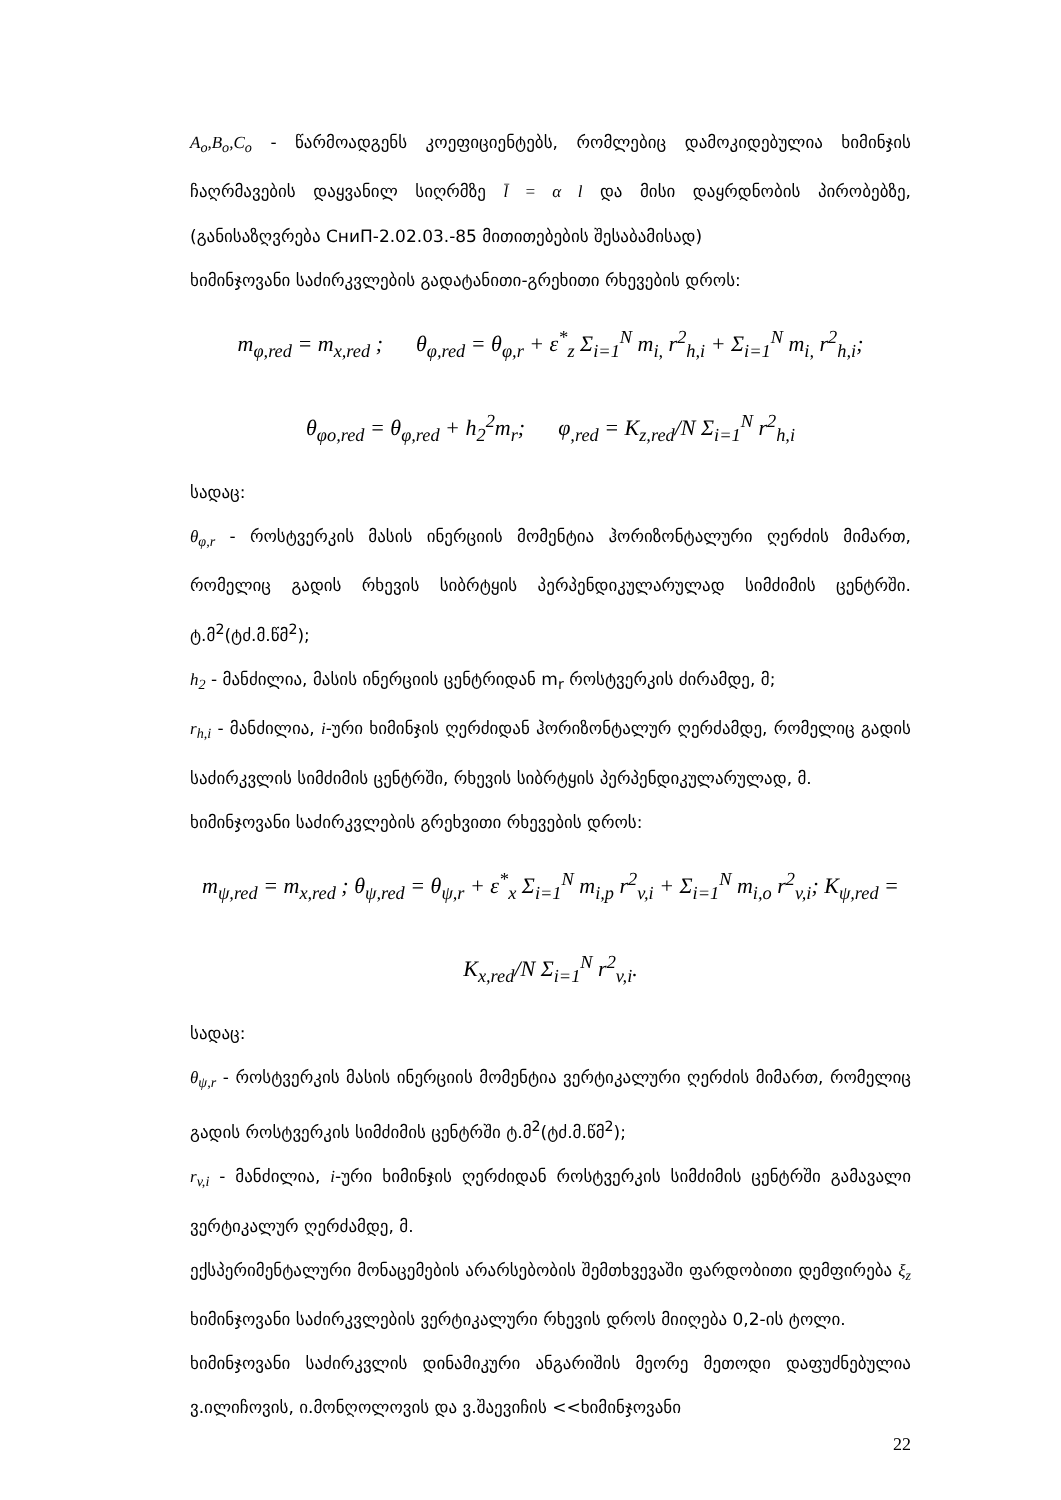A<sub>o</sub>,B<sub>o</sub>,C<sub>o</sub> - წარმოადგენს კოეფიციენტებს, რომლებიც დამოკიდებულია ხიმინჯის ჩაღრმავების დაყვანილ სიღრმზე l̄ = α l და მისი დაყრდნობის პირობებზე, (განისაზღვრება СниП-2.02.03.-85 მითითებების შესაბამისად)
ხიმინჯოვანი საძირკვლების გადატანითი-გრეხითი რხევების დროს:
m<sub>φ,red</sub> = m<sub>x,red</sub> ; θ<sub>φ,red</sub> = θ<sub>φ,r</sub> + ε<sup>*</sup><sub>z</sub> Σ<sub>i=1</sub><sup>N</sup> m<sub>i,</sub> r<sup>2</sup><sub>h,i</sub> + Σ<sub>i=1</sub><sup>N</sup> m<sub>i,</sub> r<sup>2</sup><sub>h,i</sub>;
θ<sub>φo,red</sub> = θ<sub>φ,red</sub> + h<sub>2</sub><sup>2</sup>m<sub>r</sub>; φ<sub>,red</sub> = K<sub>z,red</sub>/N Σ<sub>i=1</sub><sup>N</sup> r<sup>2</sup><sub>h,i</sub>
სადაც:
θ<sub>φ,r</sub> - როსტვერკის მასის ინერციის მომენტია ჰორიზონტალური ღერძის მიმართ, რომელიც გადის რხევის სიბრტყის პერპენდიკულარულად სიმძიმის ცენტრში. ტ.მ<sup>2</sup>(ტძ.მ.წმ<sup>2</sup>);
h<sub>2</sub> - მანძილია, მასის ინერციის ცენტრიდან m<sub>r</sub> როსტვერკის ძირამდე, მ;
r<sub>h,i</sub> - მანძილია, i-ური ხიმინჯის ღერძიდან ჰორიზონტალურ ღერძამდე, რომელიც გადის საძირკვლის სიმძიმის ცენტრში, რხევის სიბრტყის პერპენდიკულარულად, მ.
ხიმინჯოვანი საძირკვლების გრეხვითი რხევების დროს:
m<sub>ψ,red</sub> = m<sub>x,red</sub> ; θ<sub>ψ,red</sub> = θ<sub>ψ,r</sub> + ε<sup>*</sup><sub>x</sub> Σ<sub>i=1</sub><sup>N</sup> m<sub>i,p</sub> r<sup>2</sup><sub>v,i</sub> + Σ<sub>i=1</sub><sup>N</sup> m<sub>i,o</sub> r<sup>2</sup><sub>v,i</sub>; K<sub>ψ,red</sub> = K<sub>x,red</sub>/N Σ<sub>i=1</sub><sup>N</sup> r<sup>2</sup><sub>v,i</sub>.
სადაც:
θ<sub>ψ,r</sub> - როსტვერკის მასის ინერციის მომენტია ვერტიკალური ღერძის მიმართ, რომელიც გადის როსტვერკის სიმძიმის ცენტრში ტ.მ<sup>2</sup>(ტძ.მ.წმ<sup>2</sup>);
r<sub>v,i</sub> - მანძილია, i-ური ხიმინჯის ღერძიდან როსტვერკის სიმძიმის ცენტრში გამავალი ვერტიკალურ ღერძამდე, მ.
ექსპერიმენტალური მონაცემების არარსებობის შემთხვევაში ფარდობითი დემფირება ξ<sub>z</sub> ხიმინჯოვანი საძირკვლების ვერტიკალური რხევის დროს მიიღება 0,2-ის ტოლი.
ხიმინჯოვანი საძირკვლის დინამიკური ანგარიშის მეორე მეთოდი დაფუძნებულია ვ.ილიჩოვის, ი.მონღოლოვის და ვ.შაევიჩის <<ხიმინჯოვანი
22